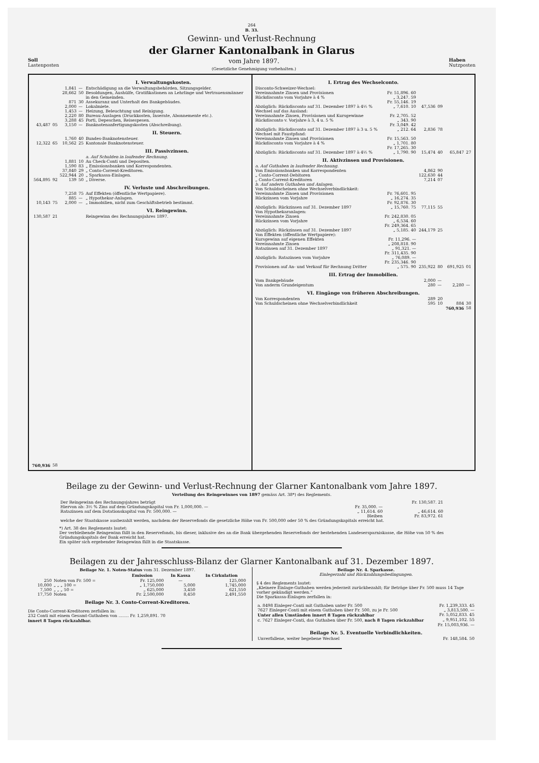264
B. 33.
Gewinn- und Verlust-Rechnung
der Glarner Kantonalbank in Glarus
Soll
Lastenposten
vom Jahre 1897.
(Gesetzliche Genehmigung vorbehalten.)
Haben
Nutzposten
| | | | I. Verwaltungskosten. | |
| | | 1,841 | — | Entschädigung an die Verwaltungsbehörden, Sitzungsgelder. |
| | | 28,662 | 50 | Besoldungen, Aushülfe, Gratifikationen an Lehrlinge und Vertrauensmänner in den Gemeinden. |
| | | 871 | 30 | Assekuranz und Unterhalt des Bankgebäudes. |
| | | 2,000 | — | Lokalmiete. |
| | | 1,453 | — | Heizung, Beleuchtung und Reinigung. |
| | | 2,220 | 80 | Bureau-Auslagen (Druckkosten, Inserate, Abonnemente etc.). |
| | | 3,288 | 45 | Porti, Depeschen, Reisespesen. |
| 43,487 | 05 | 3,150 | — | Banknotenanfertigungskosten (Abschreibung). |
| | | | | II. Steuern. |
| | | 1,760 | 40 | Bundes-Banknotensteuer. |
| 12,322 | 65 | 10,562 | 25 | Kantonale Banknotensteuer. |
| | | | | III. Passivzinsen. a. Auf Schulden in laufender Rechnung. |
| | | 1,881 | 10 | Au Check-Conti und Depositen. |
| | | 1,590 | 83 | „ Emissionsbanken und Korrespondenten. |
| | | 37,840 | 29 | „ Conto-Corrent-Kreditoren. |
| | | 522,944 | 20 | „ Sparkassa-Einlagen. |
| 564,895 | 92 | 139 | 50 | „ Diverse. |
| | | | | IV. Verluste und Abschreibungen. |
| | | 7,258 | 75 | Auf Effekten (öffentliche Wertpapiere). |
| | | 885 | — | „ Hypothekar-Anlagen. |
| 10,143 | 75 | 2,000 | — | „ Immobilien, nicht zum Geschäftsbetrieb bestimmt. |
| | | | | VI. Reingewinn. |
| 130,587 | 21 | | | Reingewinn des Rechnungsjahres 1897. |
| 760,936 | 58 | | | |
| I. Ertrag des Wechselconto. Disconto-Schweizer-Wechsel: | | | | | |
| Vereinnahmte Zinsen und Provisionen | Fr. 51,896. 60 | | | | |
| Rückdisconto vom Vorjahre à 4 % | „ 3,247. 59 | | | | |
| | Fr. 55,146. 19 | | | | |
| Abzüglich: Rückdisconto auf 31. Dezember 1897 à 4½ % | „ 7,610. 10 | 47,536 | 09 | | |
| Wechsel auf das Ausland: | | | | | |
| Vereinnahmte Zinsen, Provisionen und Kursgewinne | Fr. 2,705. 52 | | | | |
| Rückdisconto v. Vorjahre à 3, 4 u. 5 % | „ 343. 90 | | | | |
| | Fr. 3,049. 42 | | | | |
| Abzüglich: Rückdisconto auf 31. Dezember 1897 à 3 u. 5 % | „ 212. 64 | 2,836 | 78 | | |
| Wechsel mit Faustpfand: | | | | | |
| Vereinnahmte Zinsen und Provisionen | Fr. 15,563. 50 | | | | |
| Rückdisconto vom Vorjahre à 4 % | „ 1,701. 80 | | | | |
| | Fr. 17,265. 30 | | | | |
| Abzüglich: Rückdisconto auf 31. Dezember 1897 à 4½ % | „ 1,790. 90 | 15,474 | 40 | 65,847 | 27 |
| II. Aktivzinsen und Provisionen. a. Auf Guthaben in laufender Rechnung. | | | | | |
| Von Emissionsbanken und Korrespondenten | | 4,862 | 90 | | |
| „ Conto-Corrent-Debitoren | | 122,630 | 44 | | |
| „ Conto-Corrent-Kreditoren | | 7,214 | 07 | | |
| b. Auf andern Guthaben und Anlagen. Von Schuldscheinen ohne Wechselverbindlichkeit: | | | | | |
| Vereinnahmte Zinsen und Provisionen | Fr. 76,601. 95 | | | | |
| Rückzinsen vom Vorjahre | „ 16,274. 35 | | | | |
| | Fr. 92,876. 30 | | | | |
| Abzüglich: Rückzinsen auf 31. Dezember 1897 | „ 15,760. 75 | 77,115 | 55 | | |
| Von Hypothekaranlagen: | | | | | |
| Vereinnahmte Zinsen | Fr. 242,830. 05 | | | | |
| Rückzinsen vom Vorjahre | „ 6,534. 60 | | | | |
| | Fr. 249,364. 65 | | | | |
| Abzüglich: Rückzinsen auf 31. Dezember 1897 | „ 5,185. 40 | 244,179 | 25 | | |
| Von Effekten (öffentliche Wertpapiere): | | | | | |
| Kursgewinn auf eigenen Effekten | Fr. 11,296. — | | | | |
| Vereinnahmte Zinsen | „ 208,818. 90 | | | | |
| Ratazinsen auf 31. Dezember 1897 | „ 91,321. — | | | | |
| | Fr. 311,435. 90 | | | | |
| Abzüglich: Ratazinsen vom Vorjahre | „ 76,089. — | | | | |
| | Fr. 235,346. 90 | | | | |
| Provisionen auf An- und Verkauf für Rechnung Dritter | „ 575. 90 | 235,922 | 80 | 691,925 | 01 |
| III. Ertrag der Immobilien. | | | | | |
| Vom Bankgebäude | | 2,000 | — | | |
| Von anderm Grundeigentum | | 280 | — | 2,280 | — |
| VI. Eingänge von früheren Abschreibungen. | | | | | |
| Von Korrespondenten | | 289 | 20 | | |
| Von Schuldscheinen ohne Wechselverbindlichkeit | | 595 | 10 | 884 | 30 |
| | | | | 760,936 | 58 |
Beilage zu der Gewinn- und Verlust-Rechnung der Glarner Kantonalbank vom Jahre 1897.
Verteilung des Reingewinnes von 1897 gemäss Art. 38*) des Reglements.
| Der Reingewinn des Rechnungsjahres beträgt | | Fr. 130,587. 21 |
| Hiervon ab: 3½ % Zins auf dem Gründungskapital von Fr. 1,000,000. — | Fr. 35,000. — | |
| Ratazinsen auf dem Dotationskapital von Fr. 500,000. — | „ 11,614. 60 | „ 46,614. 60 |
| | Bleiben | Fr. 83,972. 61 |
| welche der Staatskasse ausbezahlt werden, nachdem der Reservefonds die gesetzliche Höhe von Fr. 500,000 oder 50 % des Gründungskapitals erreicht hat. | | |
*) Art. 38 des Reglements lautet:
Der verbleibende Reingewinn fällt in den Reservefonds, bis dieser, inklusive des an die Bank übergehenden Reservefonds der bestehenden Landesersparniskasse, die Höhe von 50 % des Gründungskapitals der Bank erreicht hat.
Ein später sich ergebender Reingewinn fällt in die Staatskasse.
Beilagen zu der Jahresschluss-Bilanz der Glarner Kantonalbank auf 31. Dezember 1897.
Beilage Nr. 1. Noten-Status vom 31. Dezember 1897.
| | | Emission | In Kassa | In Cirkulation |
| --- | --- | --- | --- | --- |
| 250 | Noten von Fr. 500 = | Fr. 125,000 | — | 125,000 |
| 10,000 | „ „ „ 100 = | „ 1,750,000 | 5,000 | 1,745,000 |
| 7,500 | „ „ „ 50 = | „ 625,000 | 3,450 | 621,550 |
| 17,750 | Noten | Fr. 2,500,000 | 8,450 | 2,491,550 |
Beilage Nr. 3. Conto-Corrent-Kreditoren.
Die Conto-Corrent-Kreditoren zerfallen in:
232 Conti mit einem Gesamt-Guthaben von ........ Fr. 1,259,891. 70
innert 8 Tagen rückzahlbar.
Beilage Nr. 4. Sparkasse.
Einlegerzahl und Rückzahlungsbedingungen.
§ 4 des Reglements lautet:
„Kleinere Einlage-Guthaben werden jederzeit zurückbezahlt; für Beträge über Fr. 500 muss 14 Tage vorher gekündigt werden.“
Die Sparkassa-Einlagen zerfallen in:
| a. 8498 Einleger-Conti mit Guthaben unter Fr. 500 | Fr. 1,239,333. 45 |
| 7627 Einleger-Conti mit einem Guthaben über Fr. 500, zu je Fr. 500 | „ 3,813,500. — |
| Unter allen Umständen innert 8 Tagen rückzahlbar | Fr. 5,052,833. 45 |
| c. 7627 Einleger-Conti, das Guthaben über Fr. 500, nach 8 Tagen rückzahlbar | „ 9,951,102. 55 |
| | Fr. 15,003,936. — |
Beilage Nr. 5. Eventuelle Verbindlichkeiten.
| Unverfallene, weiter begebene Wechsel | Fr. 148,584. 50 |